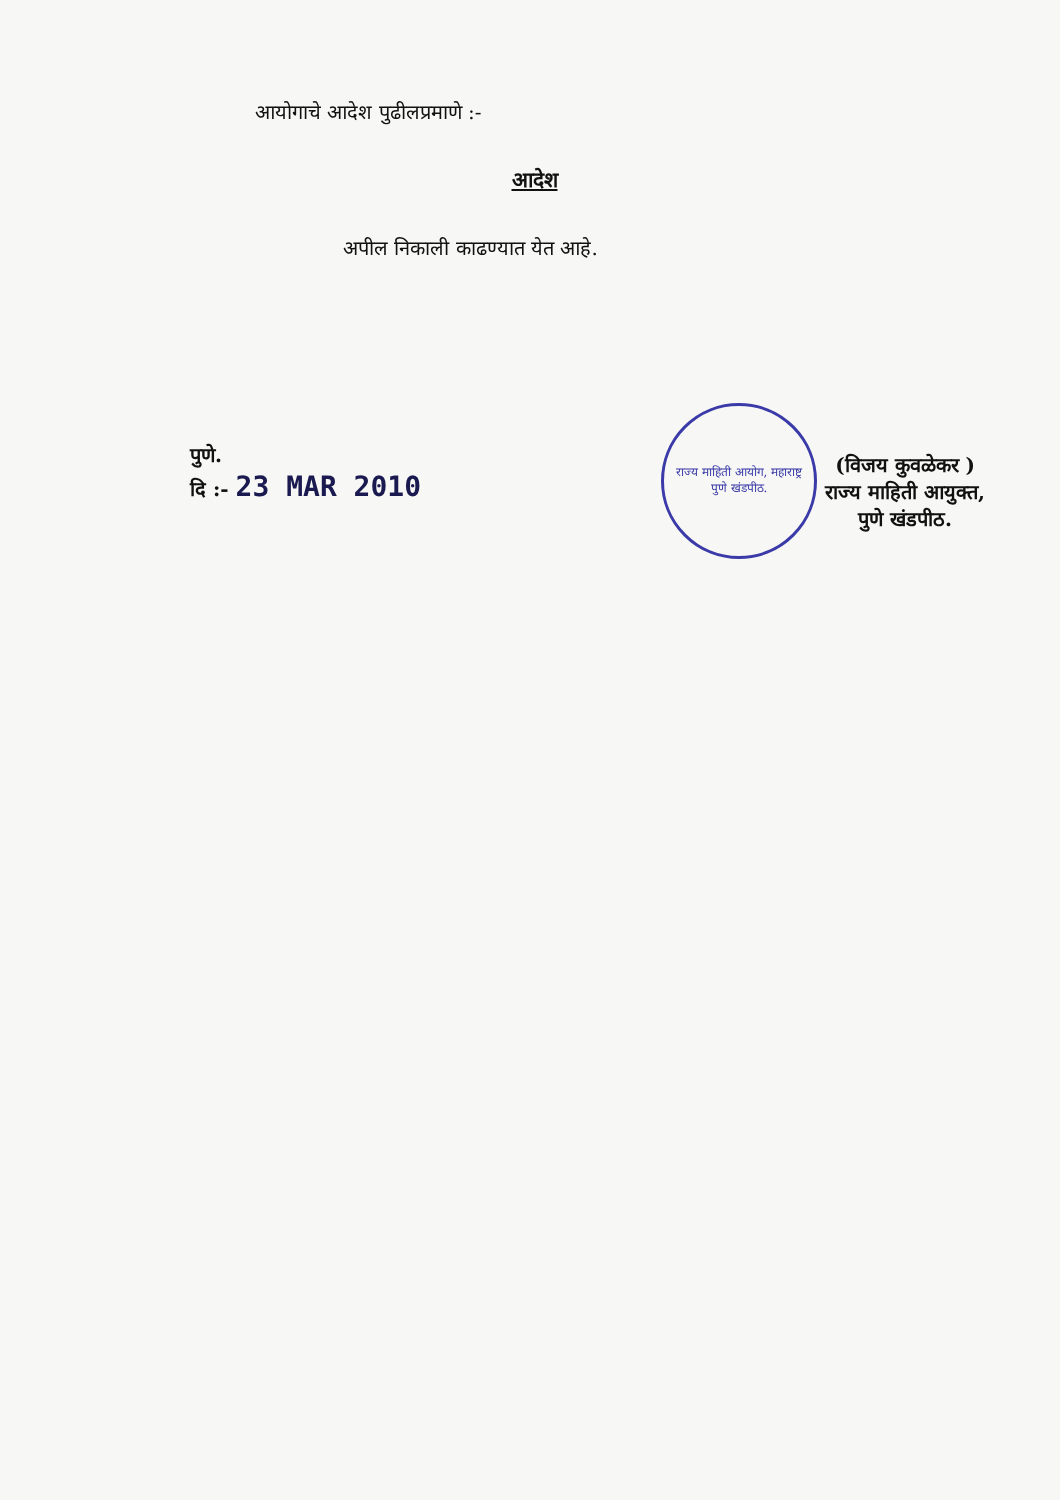आयोगाचे आदेश पुढीलप्रमाणे :-
आदेश
अपील निकाली काढण्यात येत आहे.
पुणे.
दि :- 23 MAR 2010
राज्य माहिती आयोग, महाराष्ट्र
पुणे खंडपीठ.
(विजय कुवळेकर )
राज्य माहिती आयुक्त,
पुणे खंडपीठ.